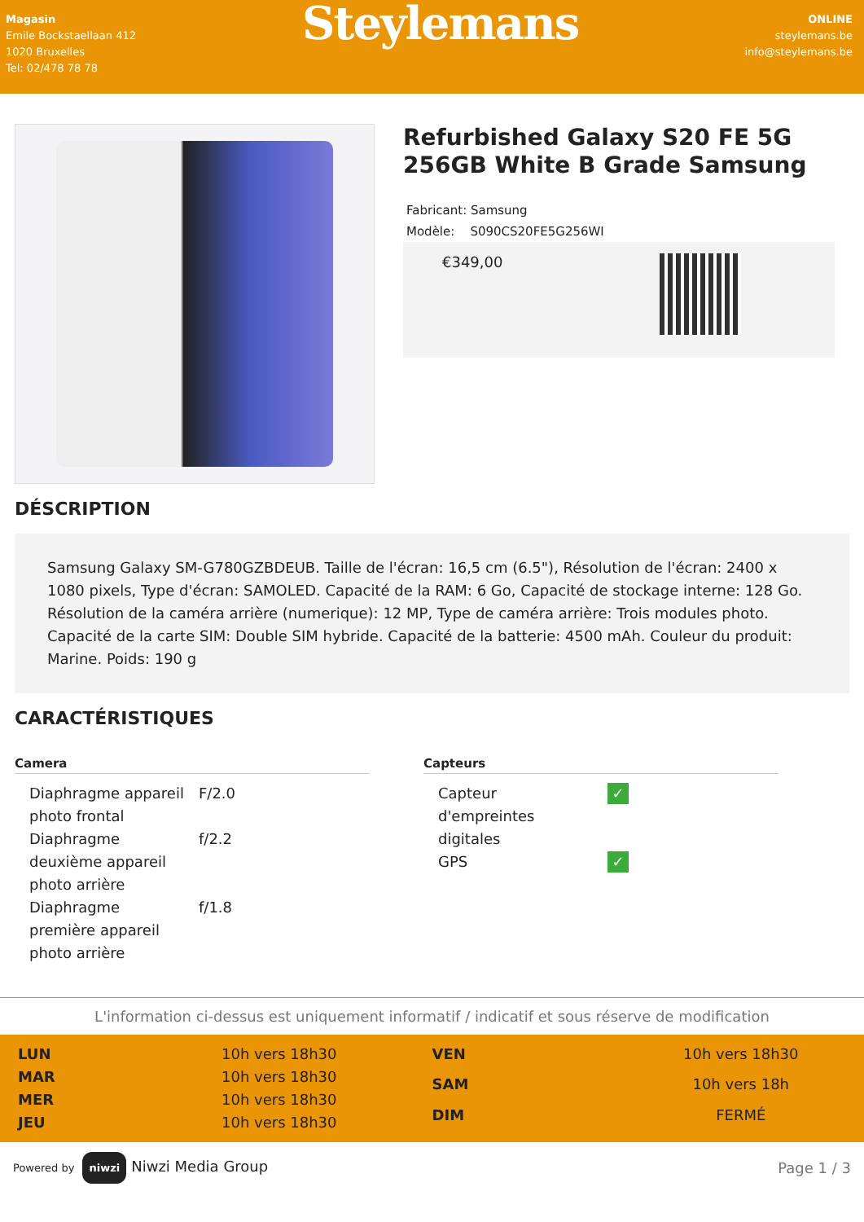Magasin
Emile Bockstaellaan 412
1020 Bruxelles
Tel: 02/478 78 78
Steylemans
ONLINE
steylemans.be
info@steylemans.be
Refurbished Galaxy S20 FE 5G 256GB White B Grade Samsung
Fabricant: Samsung
Modèle: S090CS20FE5G256WI
€349,00
DÉSCRIPTION
Samsung Galaxy SM-G780GZBDEUB. Taille de l'écran: 16,5 cm (6.5"), Résolution de l'écran: 2400 x 1080 pixels, Type d'écran: SAMOLED. Capacité de la RAM: 6 Go, Capacité de stockage interne: 128 Go. Résolution de la caméra arrière (numerique): 12 MP, Type de caméra arrière: Trois modules photo. Capacité de la carte SIM: Double SIM hybride. Capacité de la batterie: 4500 mAh. Couleur du produit: Marine. Poids: 190 g
CARACTÉRISTIQUES
Camera
| Diaphragme appareil photo frontal | F/2.0 |
| Diaphragme deuxième appareil photo arrière | f/2.2 |
| Diaphragme première appareil photo arrière | f/1.8 |
Capteurs
| Capteur d'empreintes digitales | ✓ |
| GPS | ✓ |
L'information ci-dessus est uniquement informatif / indicatif et sous réserve de modification
| LUN | 10h vers 18h30 |
| MAR | 10h vers 18h30 |
| MER | 10h vers 18h30 |
| JEU | 10h vers 18h30 |
| VEN | 10h vers 18h30 |
| SAM | 10h vers 18h |
| DIM | FERMÉ |
Powered by niwzi Niwzi Media Group
Page 1 / 3